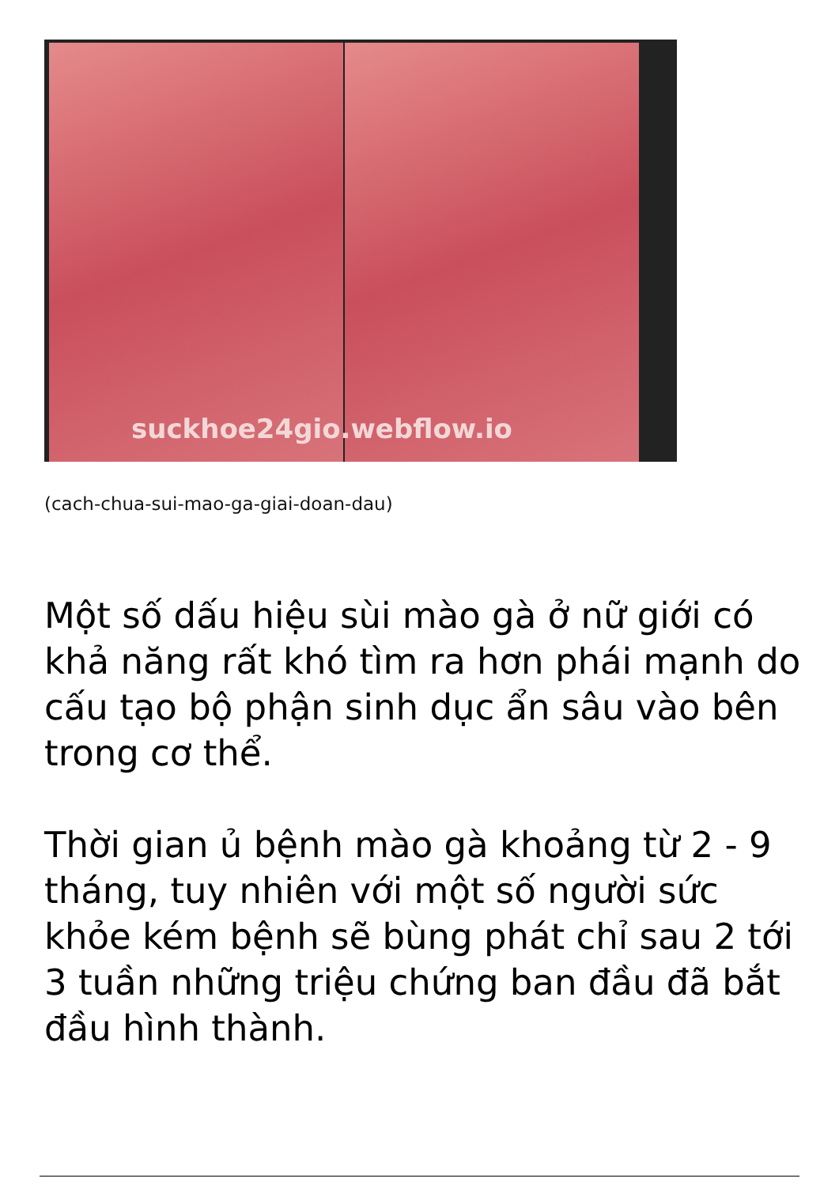suckhoe24gio.webflow.io
(cach-chua-sui-mao-ga-giai-doan-dau)
Một số dấu hiệu sùi mào gà ở nữ giới có khả năng rất khó tìm ra hơn phái mạnh do cấu tạo bộ phận sinh dục ẩn sâu vào bên trong cơ thể.
Thời gian ủ bệnh mào gà khoảng từ 2 - 9 tháng, tuy nhiên với một số người sức khỏe kém bệnh sẽ bùng phát chỉ sau 2 tới 3 tuần những triệu chứng ban đầu đã bắt đầu hình thành.